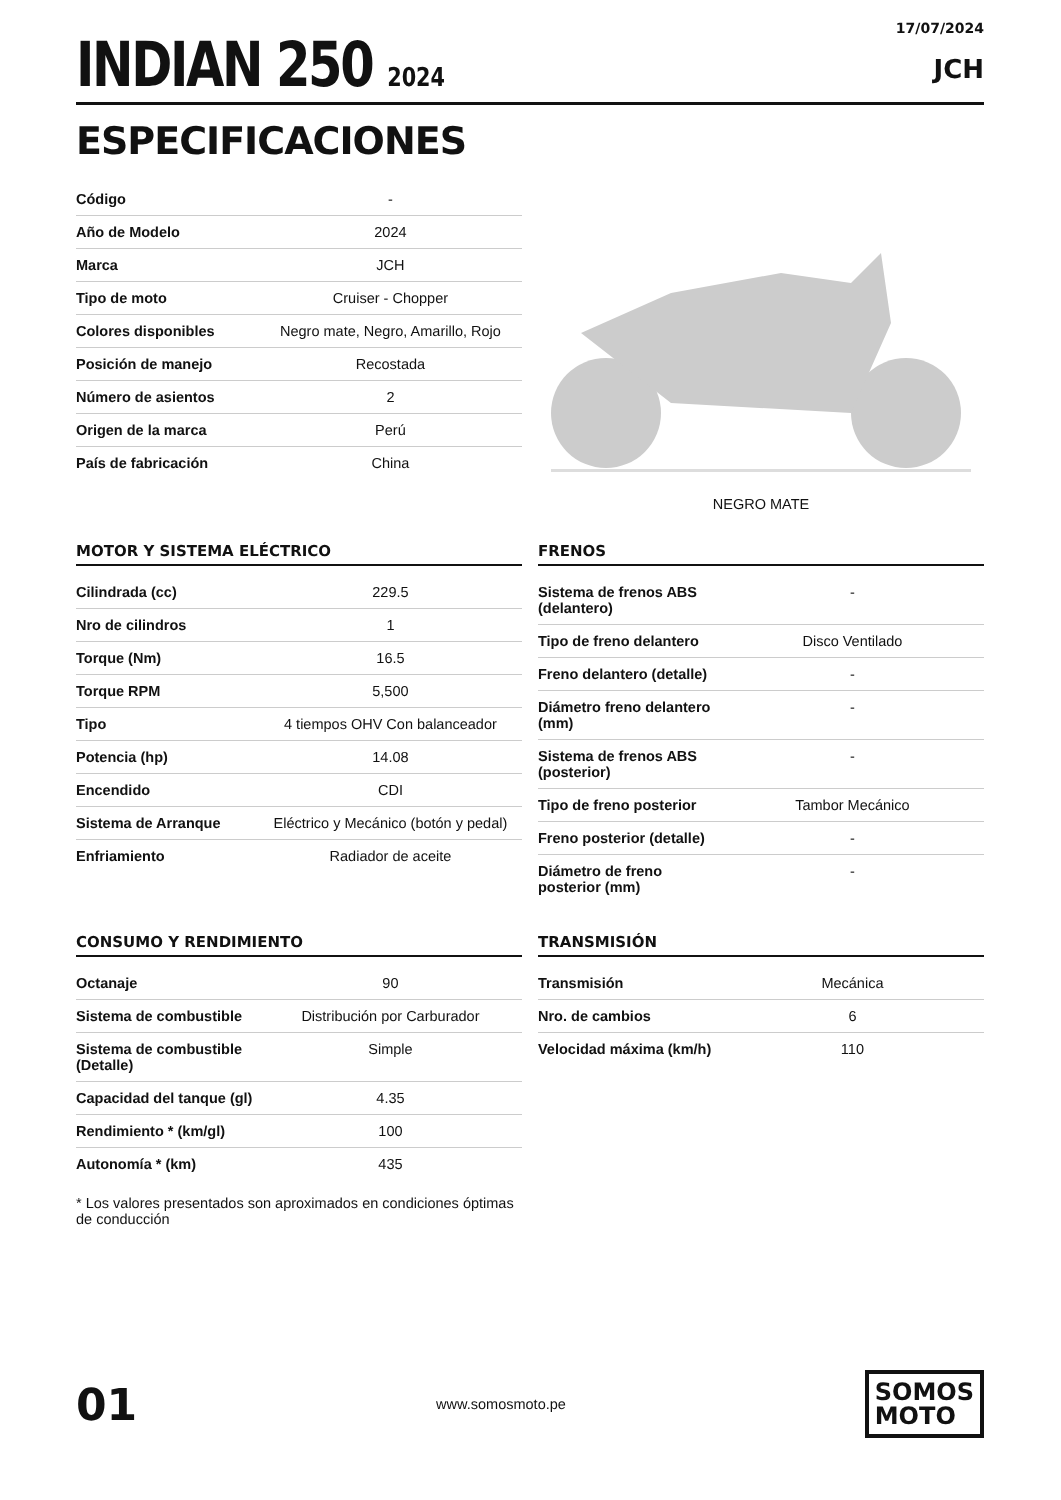INDIAN 250 2024
17/07/2024
JCH
ESPECIFICACIONES
| Código | - |
| Año de Modelo | 2024 |
| Marca | JCH |
| Tipo de moto | Cruiser - Chopper |
| Colores disponibles | Negro mate, Negro, Amarillo, Rojo |
| Posición de manejo | Recostada |
| Número de asientos | 2 |
| Origen de la marca | Perú |
| País de fabricación | China |
NEGRO MATE
MOTOR Y SISTEMA ELÉCTRICO
| Cilindrada (cc) | 229.5 |
| Nro de cilindros | 1 |
| Torque (Nm) | 16.5 |
| Torque RPM | 5,500 |
| Tipo | 4 tiempos OHV Con balanceador |
| Potencia (hp) | 14.08 |
| Encendido | CDI |
| Sistema de Arranque | Eléctrico y Mecánico (botón y pedal) |
| Enfriamiento | Radiador de aceite |
FRENOS
| Sistema de frenos ABS (delantero) | - |
| Tipo de freno delantero | Disco Ventilado |
| Freno delantero (detalle) | - |
| Diámetro freno delantero (mm) | - |
| Sistema de frenos ABS (posterior) | - |
| Tipo de freno posterior | Tambor Mecánico |
| Freno posterior (detalle) | - |
| Diámetro de freno posterior (mm) | - |
CONSUMO Y RENDIMIENTO
| Octanaje | 90 |
| Sistema de combustible | Distribución por Carburador |
| Sistema de combustible (Detalle) | Simple |
| Capacidad del tanque (gl) | 4.35 |
| Rendimiento * (km/gl) | 100 |
| Autonomía * (km) | 435 |
* Los valores presentados son aproximados en condiciones óptimas de conducción
TRANSMISIÓN
| Transmisión | Mecánica |
| Nro. de cambios | 6 |
| Velocidad máxima (km/h) | 110 |
01
www.somosmoto.pe
SOMOS
MOTO